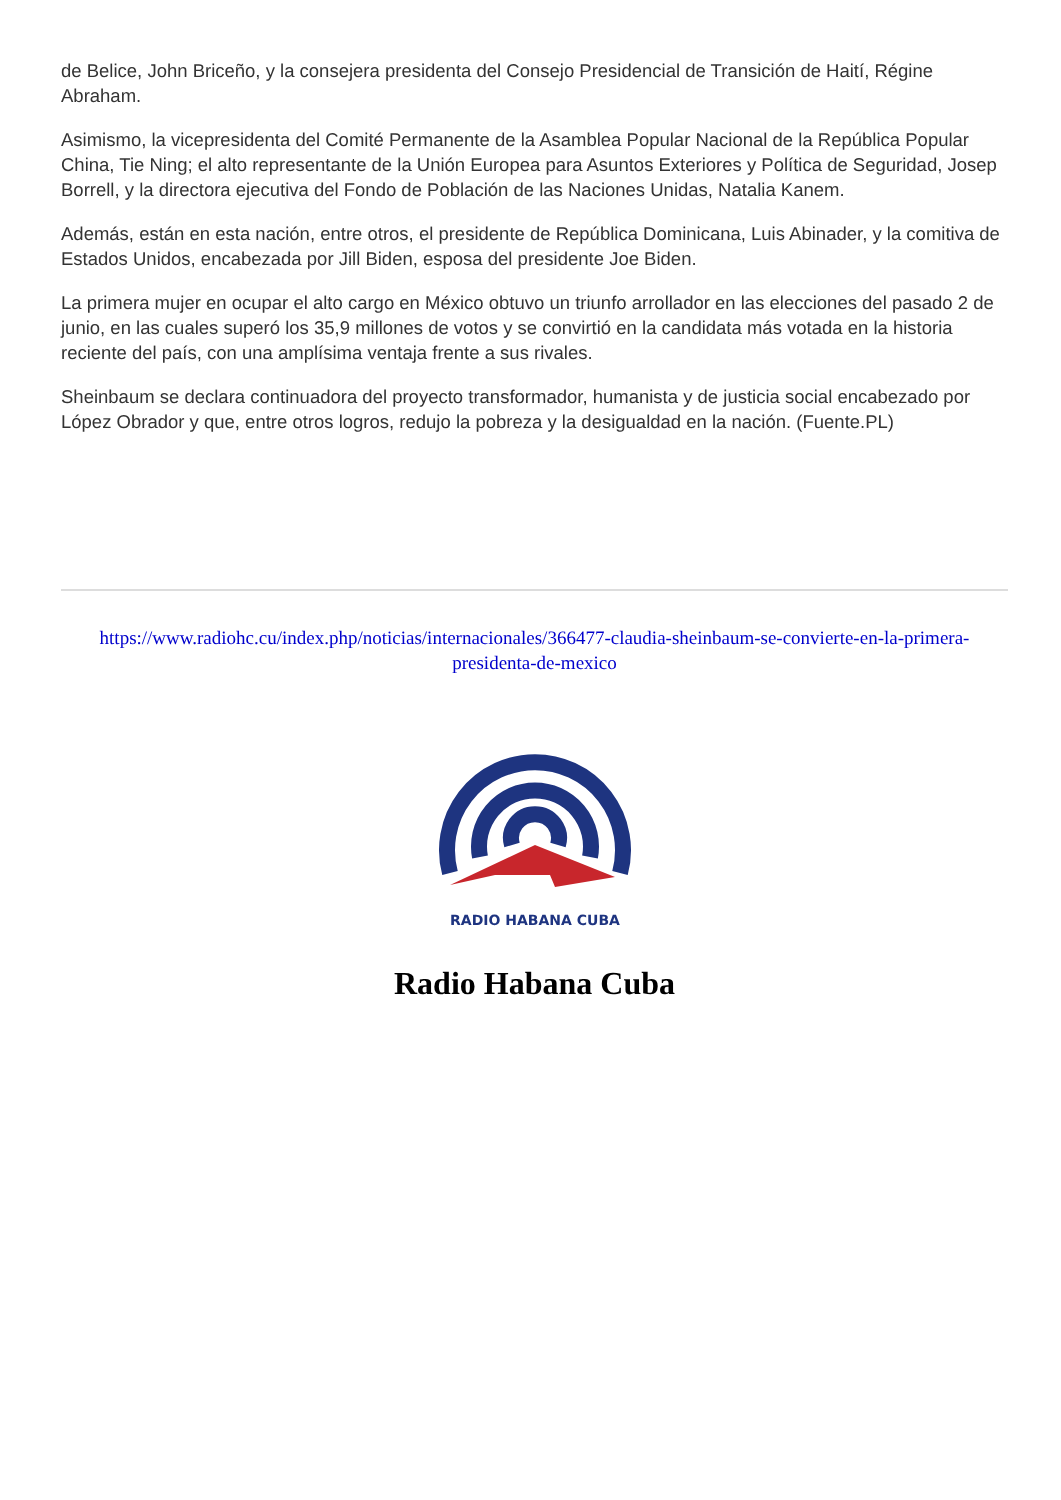de Belice, John Briceño, y la consejera presidenta del Consejo Presidencial de Transición de Haití, Régine Abraham.
Asimismo, la vicepresidenta del Comité Permanente de la Asamblea Popular Nacional de la República Popular China, Tie Ning; el alto representante de la Unión Europea para Asuntos Exteriores y Política de Seguridad, Josep Borrell, y la directora ejecutiva del Fondo de Población de las Naciones Unidas, Natalia Kanem.
Además, están en esta nación, entre otros, el presidente de República Dominicana, Luis Abinader, y la comitiva de Estados Unidos, encabezada por Jill Biden, esposa del presidente Joe Biden.
La primera mujer en ocupar el alto cargo en México obtuvo un triunfo arrollador en las elecciones del pasado 2 de junio, en las cuales superó los 35,9 millones de votos y se convirtió en la candidata más votada en la historia reciente del país, con una amplísima ventaja frente a sus rivales.
Sheinbaum se declara continuadora del proyecto transformador, humanista y de justicia social encabezado por López Obrador y que, entre otros logros, redujo la pobreza y la desigualdad en la nación. (Fuente.PL)
https://www.radiohc.cu/index.php/noticias/internacionales/366477-claudia-sheinbaum-se-convierte-en-la-primera-presidenta-de-mexico
RADIO HABANA CUBA
Radio Habana Cuba